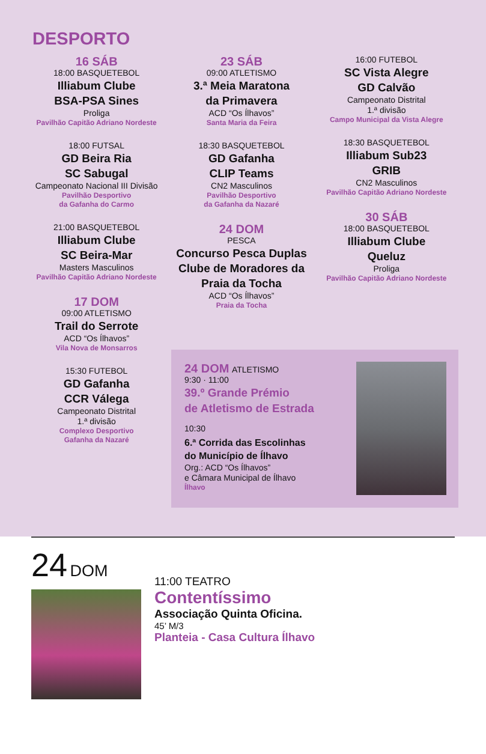DESPORTO
16 SÁB
18:00 BASQUETEBOL
Illiabum Clube
BSA-PSA Sines
Proliga
Pavilhão Capitão Adriano Nordeste
18:00 FUTSAL
GD Beira Ria
SC Sabugal
Campeonato Nacional III Divisão
Pavilhão Desportivo
da Gafanha do Carmo
21:00 BASQUETEBOL
Illiabum Clube
SC Beira-Mar
Masters Masculinos
Pavilhão Capitão Adriano Nordeste
17 DOM
09:00 ATLETISMO
Trail do Serrote
ACD “Os Ílhavos”
Vila Nova de Monsarros
15:30 FUTEBOL
GD Gafanha
CCR Válega
Campeonato Distrital
1.ª divisão
Complexo Desportivo
Gafanha da Nazaré
23 SÁB
09:00 ATLETISMO
3.ª Meia Maratona
da Primavera
ACD “Os Ílhavos”
Santa Maria da Feira
18:30 BASQUETEBOL
GD Gafanha
CLIP Teams
CN2 Masculinos
Pavilhão Desportivo
da Gafanha da Nazaré
24 DOM
PESCA
Concurso Pesca Duplas Clube de Moradores da Praia da Tocha
ACD “Os Ílhavos”
Praia da Tocha
16:00 FUTEBOL
SC Vista Alegre
GD Calvão
Campeonato Distrital
1.ª divisão
Campo Municipal da Vista Alegre
18:30 BASQUETEBOL
Illiabum Sub23
GRIB
CN2 Masculinos
Pavilhão Capitão Adriano Nordeste
30 SÁB
18:00 BASQUETEBOL
Illiabum Clube
Queluz
Proliga
Pavilhão Capitão Adriano Nordeste
24 DOM ATLETISMO
9:30 · 11:00
39.º Grande Prémio
de Atletismo de Estrada
10:30
6.ª Corrida das Escolinhas
do Município de Ílhavo
Org.: ACD “Os Ílhavos”
e Câmara Municipal de Ílhavo
Ílhavo
24 DOM
11:00 TEATRO
Contentíssimo
Associação Quinta Oficina.
45’ M/3
Planteia - Casa Cultura Ílhavo